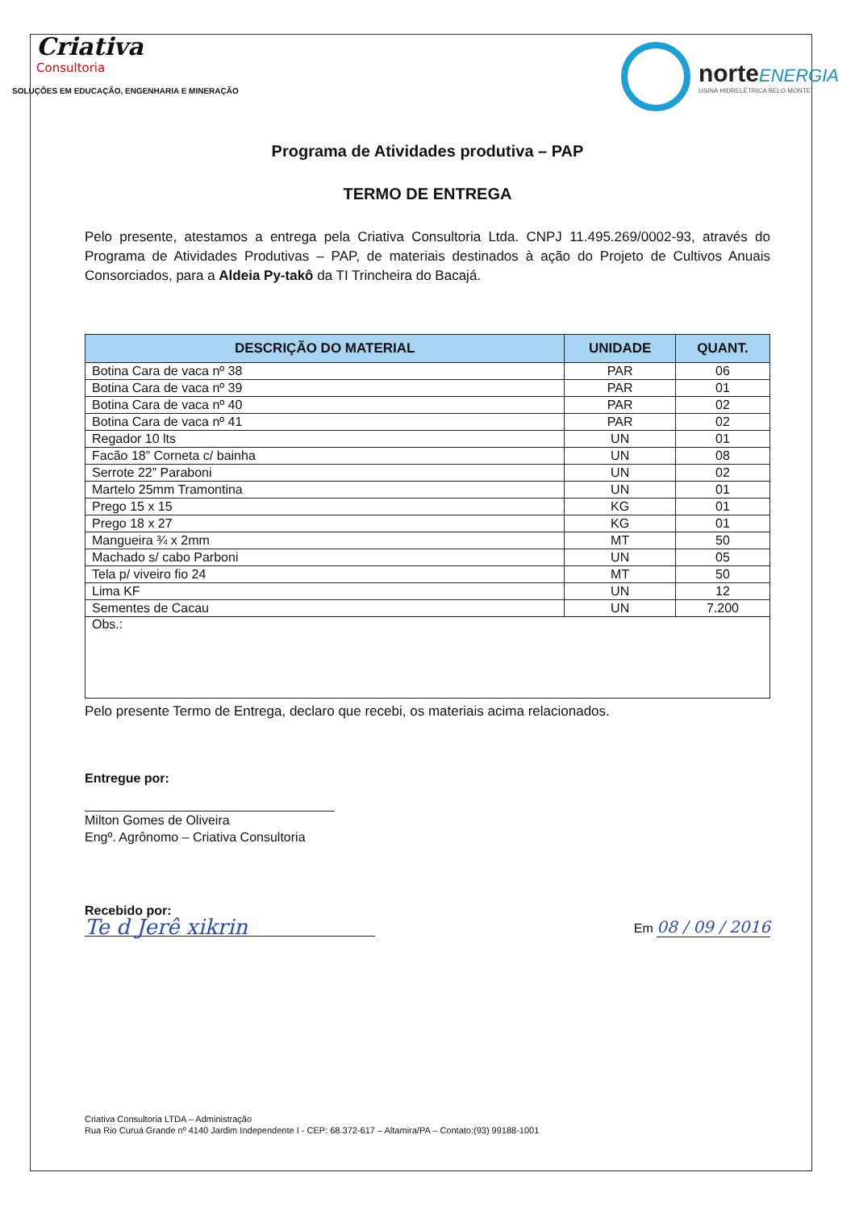Criativa
Consultoria
SOLUÇÕES EM EDUCAÇÃO, ENGENHARIA E MINERAÇÃO
norteENERGIA
USINA HIDRELÉTRICA BELO MONTE
Programa de Atividades produtiva – PAP
TERMO DE ENTREGA
Pelo presente, atestamos a entrega pela Criativa Consultoria Ltda. CNPJ 11.495.269/0002-93, através do Programa de Atividades Produtivas – PAP, de materiais destinados à ação do Projeto de Cultivos Anuais Consorciados, para a Aldeia Py-takô da TI Trincheira do Bacajá.
| DESCRIÇÃO DO MATERIAL | UNIDADE | QUANT. |
| --- | --- | --- |
| Botina Cara de vaca nº 38 | PAR | 06 |
| Botina Cara de vaca nº 39 | PAR | 01 |
| Botina Cara de vaca nº 40 | PAR | 02 |
| Botina Cara de vaca nº 41 | PAR | 02 |
| Regador 10 lts | UN | 01 |
| Facão 18” Corneta c/ bainha | UN | 08 |
| Serrote 22” Paraboni | UN | 02 |
| Martelo 25mm Tramontina | UN | 01 |
| Prego 15 x 15 | KG | 01 |
| Prego 18 x 27 | KG | 01 |
| Mangueira ¾ x 2mm | MT | 50 |
| Machado s/ cabo Parboni | UN | 05 |
| Tela p/ viveiro fio 24 | MT | 50 |
| Lima KF | UN | 12 |
| Sementes de Cacau | UN | 7.200 |
| Obs.: | | |
Pelo presente Termo de Entrega, declaro que recebi, os materiais acima relacionados.
Entregue por:
Milton Gomes de Oliveira
Engº. Agrônomo – Criativa Consultoria
Recebido por:
Te d Jerê xikrin
Em 08 / 09 / 2016
Criativa Consultoria LTDA – Administração
Rua Rio Curuá Grande nº 4140 Jardim Independente I - CEP: 68.372-617 – Altamira/PA – Contato:(93) 99188-1001